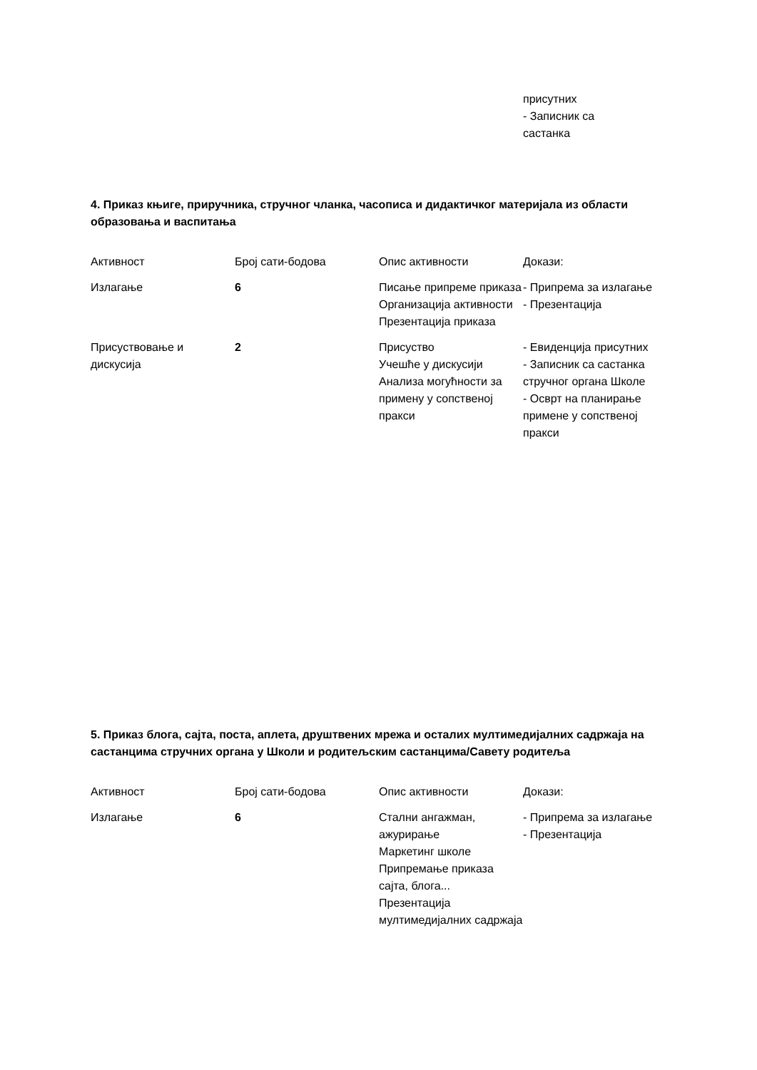| | | | присутних - Записник са састанка |
4. Приказ књиге, приручника, стручног чланка, часописа и дидактичког материјала из области образовања и васпитања
| Активност | Број сати-бодова | Опис активности | Докази: |
| --- | --- | --- | --- |
| Излагање | 6 | Писање припреме приказа Организација активности Презентација приказа | - Припрема за излагање - Презентација |
| Присуствовање и дискусија | 2 | Присуство Учешће у дискусији Анализа могућности за примену у сопственој пракси | - Евиденција присутних - Записник са састанка стручног органа Школе - Осврт на планирање примене у сопственој пракси |
5. Приказ блога, сајта, поста, аплета, друштвених мрежа и осталих мултимедијалних садржаја на састанцима стручних органа у Школи и родитељским састанцима/Савету родитеља
| Активност | Број сати-бодова | Опис активности | Докази: |
| --- | --- | --- | --- |
| Излагање | 6 | Стални ангажман, ажурирање Маркетинг школе Припремање приказа сајта, блога... Презентација мултимедијалних садржаја | - Припрема за излагање - Презентација |